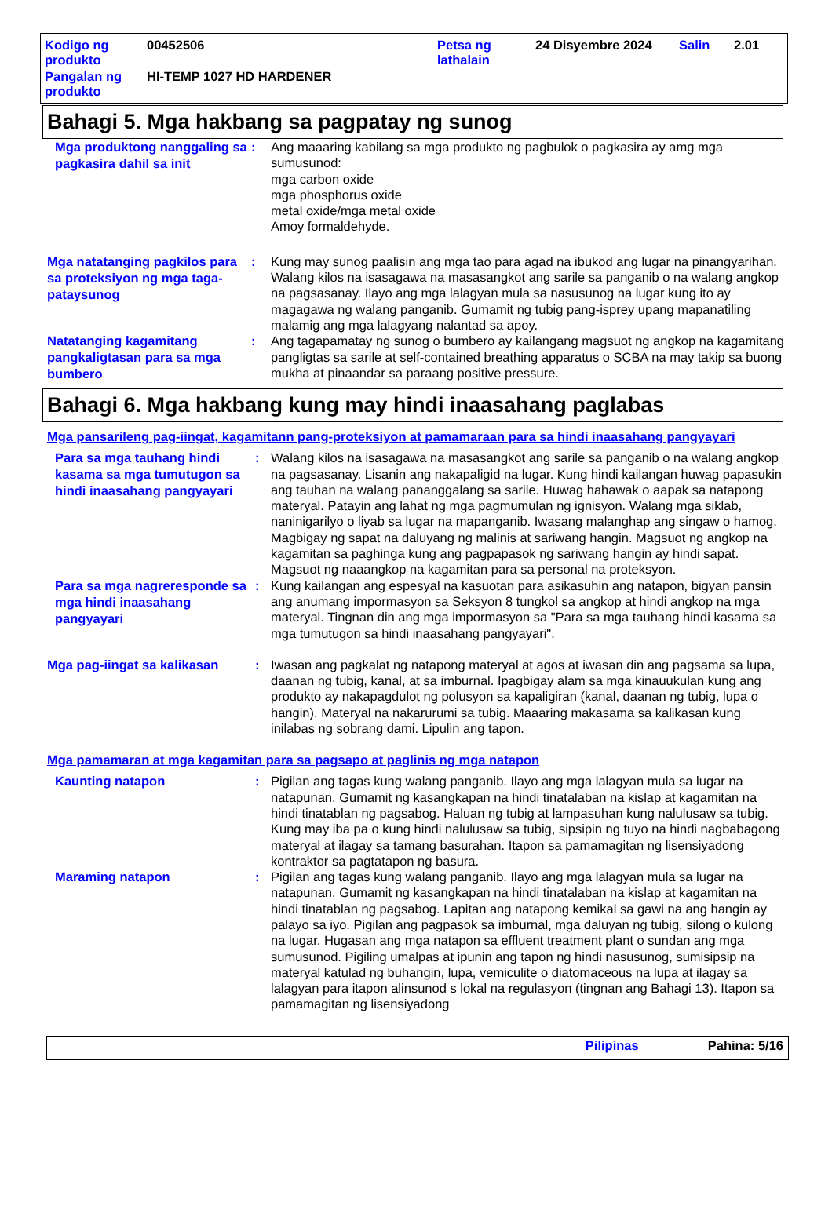| Kodigo ng produkto | 00452506 | Petsa ng lathalain | 24 Disyembre 2024 | Salin | 2.01 |
| Pangalan ng produkto | HI-TEMP 1027 HD HARDENER | | | | |
Bahagi 5. Mga hakbang sa pagpatay ng sunog
Mga produktong nanggaling sa pagkasira dahil sa init
: Ang maaaring kabilang sa mga produkto ng pagbulok o pagkasira ay amg mga sumusunod:
mga carbon oxide
mga phosphorus oxide
metal oxide/mga metal oxide
Amoy formaldehyde.
Mga natatanging pagkilos para sa proteksiyon ng mga taga-pataysunog
: Kung may sunog paalisin ang mga tao para agad na ibukod ang lugar na pinangyarihan. Walang kilos na isasagawa na masasangkot ang sarile sa panganib o na walang angkop na pagsasanay. Ilayo ang mga lalagyan mula sa nasusunog na lugar kung ito ay magagawa ng walang panganib. Gumamit ng tubig pang-isprey upang mapanatiling malamig ang mga lalagyang nalantad sa apoy.
Natatanging kagamitang pangkaligtasan para sa mga bumbero
: Ang tagapamatay ng sunog o bumbero ay kailangang magsuot ng angkop na kagamitang pangligtas sa sarile at self-contained breathing apparatus o SCBA na may takip sa buong mukha at pinaandar sa paraang positive pressure.
Bahagi 6. Mga hakbang kung may hindi inaasahang paglabas
Mga pansarileng pag-iingat, kagamitann pang-proteksiyon at pamamaraan para sa hindi inaasahang pangyayari
Para sa mga tauhang hindi kasama sa mga tumutugon sa hindi inaasahang pangyayari
: Walang kilos na isasagawa na masasangkot ang sarile sa panganib o na walang angkop na pagsasanay. Lisanin ang nakapaligid na lugar. Kung hindi kailangan huwag papasukin ang tauhan na walang pananggalang sa sarile. Huwag hahawak o aapak sa natapong materyal. Patayin ang lahat ng mga pagmumulan ng ignisyon. Walang mga siklab, naninigarilyo o liyab sa lugar na mapanganib. Iwasang malanghap ang singaw o hamog. Magbigay ng sapat na daluyang ng malinis at sariwang hangin. Magsuot ng angkop na kagamitan sa paghinga kung ang pagpapasok ng sariwang hangin ay hindi sapat. Magsuot ng naaangkop na kagamitan para sa personal na proteksyon.
Para sa mga nagreresponde sa mga hindi inaasahang pangyayari
: Kung kailangan ang espesyal na kasuotan para asikasuhin ang natapon, bigyan pansin ang anumang impormasyon sa Seksyon 8 tungkol sa angkop at hindi angkop na mga materyal. Tingnan din ang mga impormasyon sa "Para sa mga tauhang hindi kasama sa mga tumutugon sa hindi inaasahang pangyayari".
Mga pag-iingat sa kalikasan
: Iwasan ang pagkalat ng natapong materyal at agos at iwasan din ang pagsama sa lupa, daanan ng tubig, kanal, at sa imburnal. Ipagbigay alam sa mga kinauukulan kung ang produkto ay nakapagdulot ng polusyon sa kapaligiran (kanal, daanan ng tubig, lupa o hangin). Materyal na nakarurumi sa tubig. Maaaring makasama sa kalikasan kung inilabas ng sobrang dami. Lipulin ang tapon.
Mga pamamaran at mga kagamitan para sa pagsapo at paglinis ng mga natapon
Kaunting natapon
: Pigilan ang tagas kung walang panganib. Ilayo ang mga lalagyan mula sa lugar na natapunan. Gumamit ng kasangkapan na hindi tinatalaban na kislap at kagamitan na hindi tinatablan ng pagsabog. Haluan ng tubig at lampasuhan kung nalulusaw sa tubig. Kung may iba pa o kung hindi nalulusaw sa tubig, sipsipin ng tuyo na hindi nagbabagong materyal at ilagay sa tamang basurahan. Itapon sa pamamagitan ng lisensiyadong kontraktor sa pagtatapon ng basura.
Maraming natapon
: Pigilan ang tagas kung walang panganib. Ilayo ang mga lalagyan mula sa lugar na natapunan. Gumamit ng kasangkapan na hindi tinatalaban na kislap at kagamitan na hindi tinatablan ng pagsabog. Lapitan ang natapong kemikal sa gawi na ang hangin ay palayo sa iyo. Pigilan ang pagpasok sa imburnal, mga daluyan ng tubig, silong o kulong na lugar. Hugasan ang mga natapon sa effluent treatment plant o sundan ang mga sumusunod. Pigiling umalpas at ipunin ang tapon ng hindi nasusunog, sumisipsip na materyal katulad ng buhangin, lupa, vemiculite o diatomaceous na lupa at ilagay sa lalagyan para itapon alinsunod s lokal na regulasyon (tingnan ang Bahagi 13). Itapon sa pamamagitan ng lisensiyadong
Pilipinas Pahina: 5/16